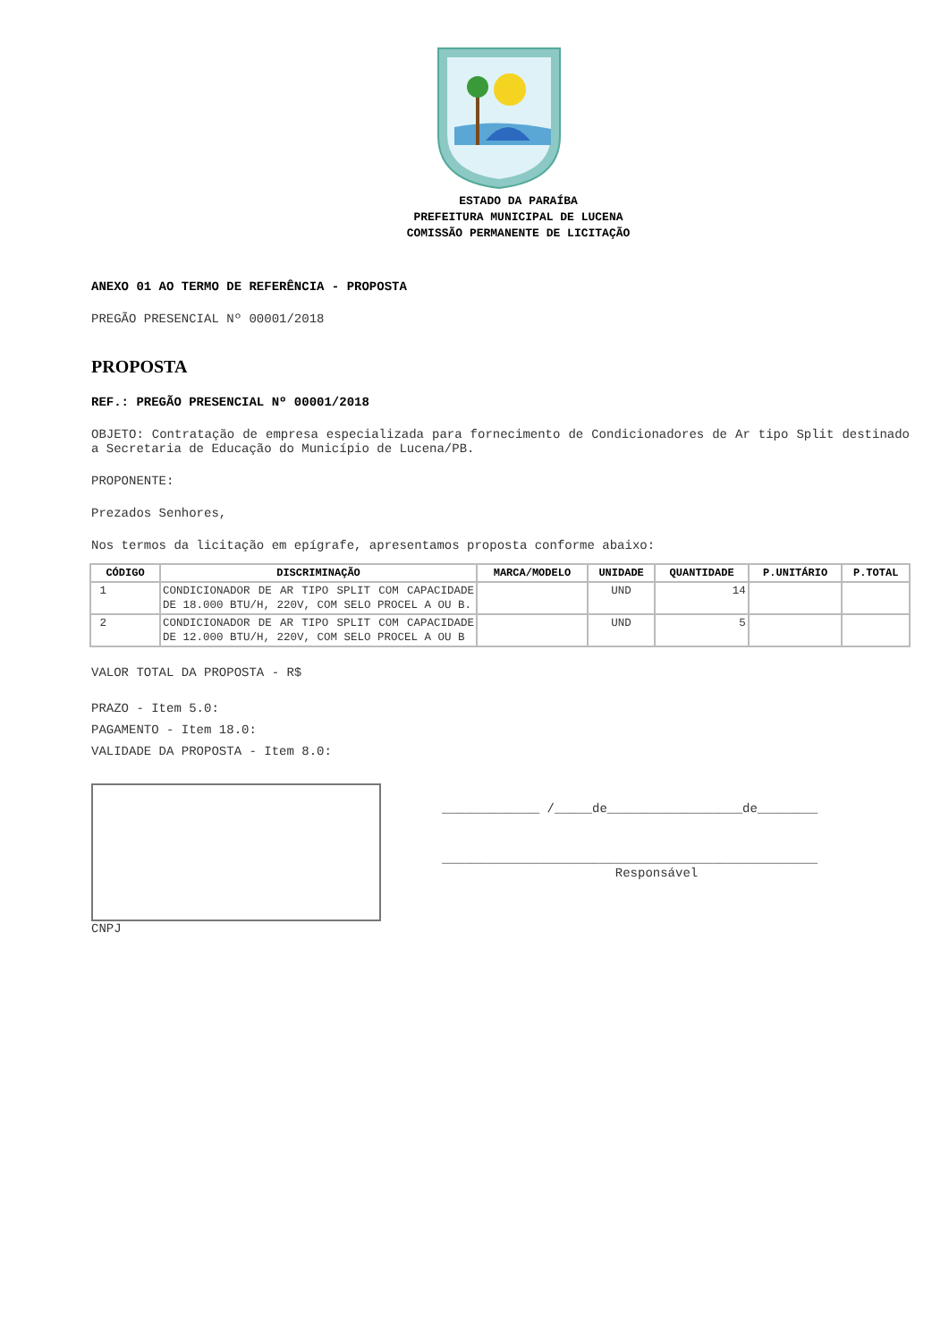ESTADO DA PARAÍBA
PREFEITURA MUNICIPAL DE LUCENA
COMISSÃO PERMANENTE DE LICITAÇÃO
ANEXO 01 AO TERMO DE REFERÊNCIA - PROPOSTA
PREGÃO PRESENCIAL Nº 00001/2018
PROPOSTA
REF.: PREGÃO PRESENCIAL Nº 00001/2018
OBJETO: Contratação de empresa especializada para fornecimento de Condicionadores de Ar tipo Split destinado a Secretaria de Educação do Município de Lucena/PB.
PROPONENTE:
Prezados Senhores,
Nos termos da licitação em epígrafe, apresentamos proposta conforme abaixo:
| CÓDIGO | DISCRIMINAÇÃO | MARCA/MODELO | UNIDADE | QUANTIDADE | P.UNITÁRIO | P.TOTAL |
| --- | --- | --- | --- | --- | --- | --- |
| 1 | CONDICIONADOR DE AR TIPO SPLIT COM CAPACIDADE DE 18.000 BTU/H, 220V, COM SELO PROCEL A OU B. | | UND | 14 | | |
| 2 | CONDICIONADOR DE AR TIPO SPLIT COM CAPACIDADE DE 12.000 BTU/H, 220V, COM SELO PROCEL A OU B | | UND | 5 | | |
VALOR TOTAL DA PROPOSTA - R$
PRAZO - Item 5.0:
PAGAMENTO - Item 18.0:
VALIDADE DA PROPOSTA - Item 8.0:
CNPJ
_____________ /_____de__________________de________
__________________________________________________
Responsável